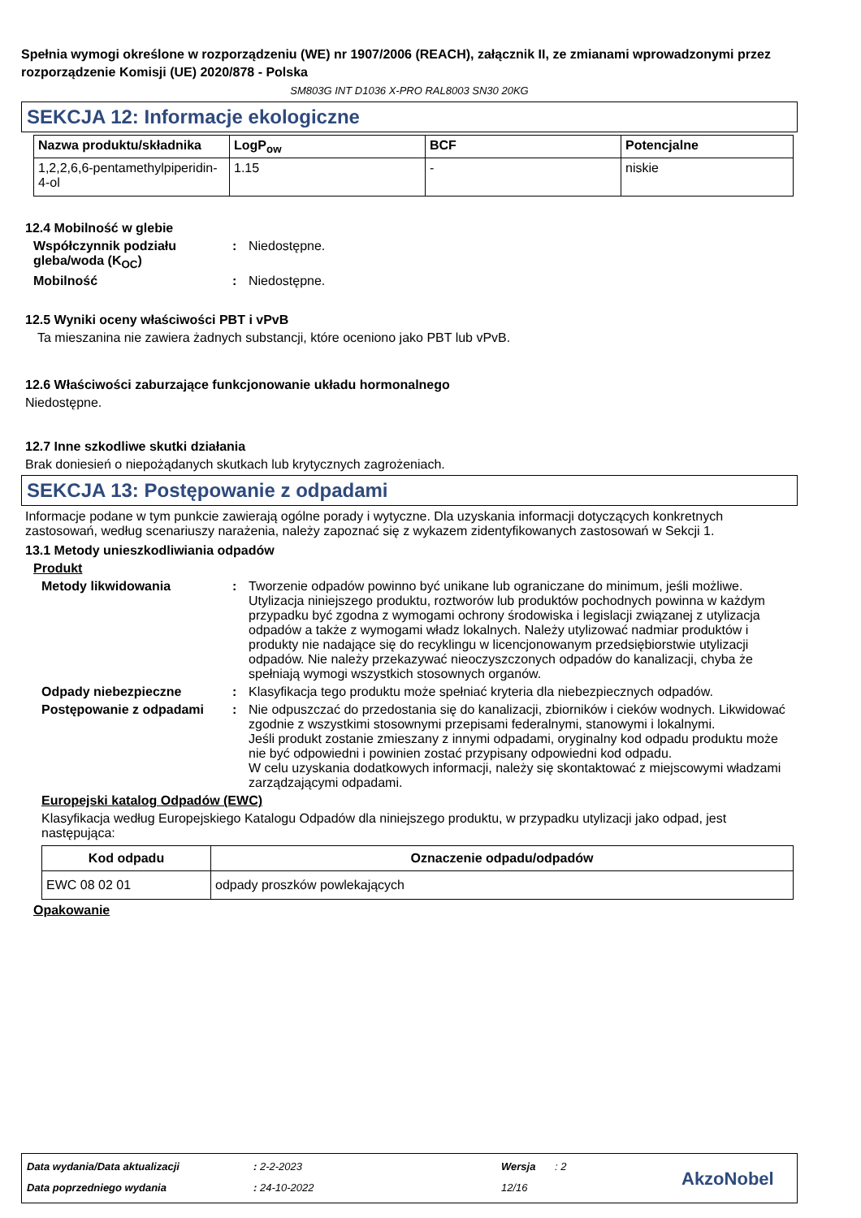Spełnia wymogi określone w rozporządzeniu (WE) nr 1907/2006 (REACH), załącznik II, ze zmianami wprowadzonymi przez rozporządzenie Komisji (UE) 2020/878 - Polska
SM803G INT D1036 X-PRO RAL8003 SN30 20KG
SEKCJA 12: Informacje ekologiczne
| Nazwa produktu/składnika | LogP<sub>ow</sub> | BCF | Potencjalne |
| --- | --- | --- | --- |
| 1,2,2,6,6-pentamethylpiperidin-4-ol | 1.15 | - | niskie |
12.4 Mobilność w glebie
Współczynnik podziału gleba/woda (K<sub>OC</sub>)
: Niedostępne.
Mobilność : Niedostępne.
12.5 Wyniki oceny właściwości PBT i vPvB
Ta mieszanina nie zawiera żadnych substancji, które oceniono jako PBT lub vPvB.
12.6 Właściwości zaburzające funkcjonowanie układu hormonalnego
Niedostępne.
12.7 Inne szkodliwe skutki działania
Brak doniesień o niepożądanych skutkach lub krytycznych zagrożeniach.
SEKCJA 13: Postępowanie z odpadami
Informacje podane w tym punkcie zawierają ogólne porady i wytyczne. Dla uzyskania informacji dotyczących konkretnych zastosowań, według scenariuszy narażenia, należy zapoznać się z wykazem zidentyfikowanych zastosowań w Sekcji 1.
13.1 Metody unieszkodliwiania odpadów
Produkt
Metody likwidowania : Tworzenie odpadów powinno być unikane lub ograniczane do minimum, jeśli możliwe. Utylizacja niniejszego produktu, roztworów lub produktów pochodnych powinna w każdym przypadku być zgodna z wymogami ochrony środowiska i legislacji związanej z utylizacja odpadów a także z wymogami władz lokalnych. Należy utylizować nadmiar produktów i produkty nie nadające się do recyklingu w licencjonowanym przedsiębiorstwie utylizacji odpadów. Nie należy przekazywać nieoczyszczonych odpadów do kanalizacji, chyba że spełniają wymogi wszystkich stosownych organów.
Odpady niebezpieczne : Klasyfikacja tego produktu może spełniać kryteria dla niebezpiecznych odpadów.
Postępowanie z odpadami : Nie odpuszczać do przedostania się do kanalizacji, zbiorników i cieków wodnych. Likwidować zgodnie z wszystkimi stosownymi przepisami federalnymi, stanowymi i lokalnymi.
Jeśli produkt zostanie zmieszany z innymi odpadami, oryginalny kod odpadu produktu może nie być odpowiedni i powinien zostać przypisany odpowiedni kod odpadu.
W celu uzyskania dodatkowych informacji, należy się skontaktować z miejscowymi władzami zarządzającymi odpadami.
Europejski katalog Odpadów (EWC)
Klasyfikacja według Europejskiego Katalogu Odpadów dla niniejszego produktu, w przypadku utylizacji jako odpad, jest następująca:
| Kod odpadu | Oznaczenie odpadu/odpadów |
| --- | --- |
| EWC 08 02 01 | odpady proszków powlekających |
Opakowanie
Data wydania/Data aktualizacji : 2-2-2023 Wersja : 2
Data poprzedniego wydania : 24-10-2022 12/16 AkzoNobel